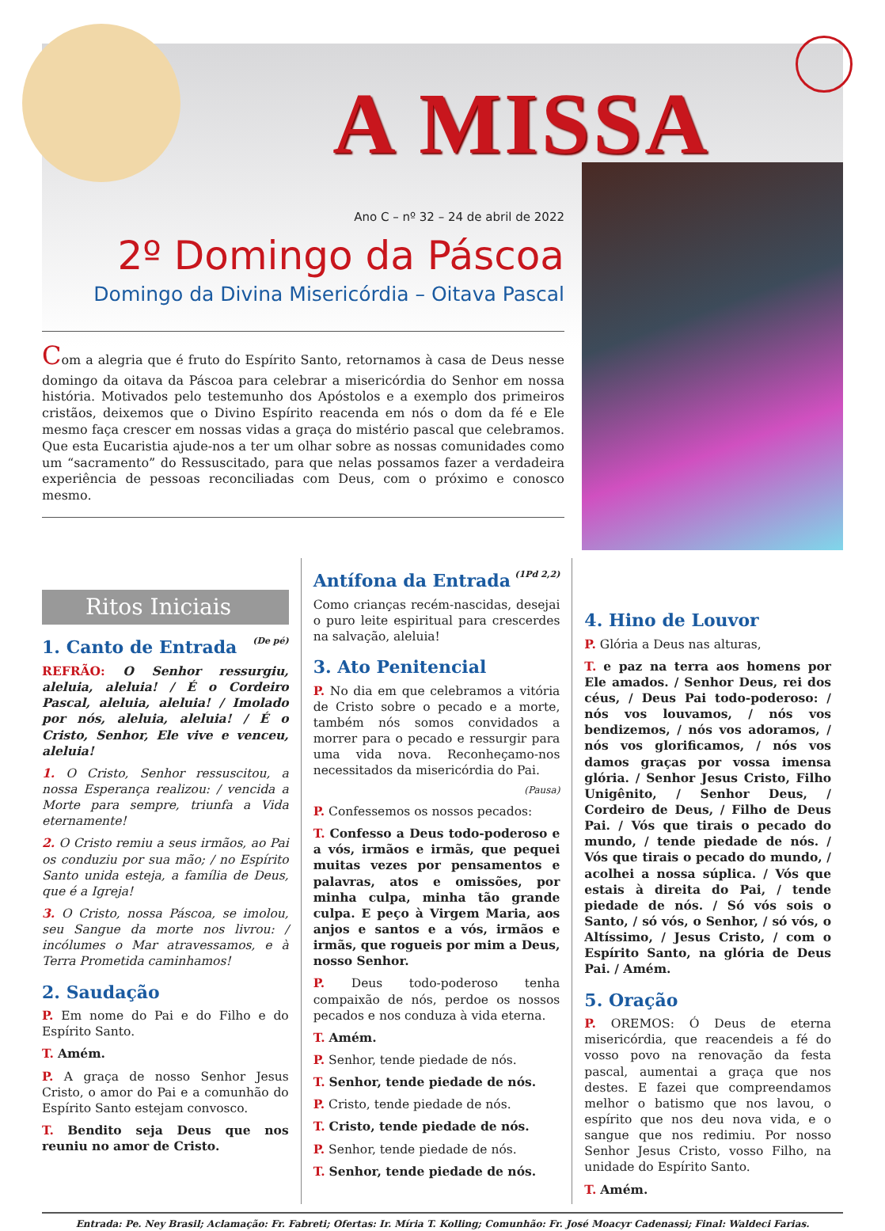A MISSA
Ano C – nº 32 – 24 de abril de 2022
2º Domingo da Páscoa
Domingo da Divina Misericórdia – Oitava Pascal
Com a alegria que é fruto do Espírito Santo, retornamos à casa de Deus nesse domingo da oitava da Páscoa para celebrar a misericórdia do Senhor em nossa história. Motivados pelo testemunho dos Apóstolos e a exemplo dos primeiros cristãos, deixemos que o Divino Espírito reacenda em nós o dom da fé e Ele mesmo faça crescer em nossas vidas a graça do mistério pascal que celebramos. Que esta Eucaristia ajude-nos a ter um olhar sobre as nossas comunidades como um “sacramento” do Ressuscitado, para que nelas possamos fazer a verdadeira experiência de pessoas reconciliadas com Deus, com o próximo e conosco mesmo.
Ritos Iniciais
1. Canto de Entrada (De pé)
REFRÃO: O Senhor ressurgiu, aleluia, aleluia! / É o Cordeiro Pascal, aleluia, aleluia! / Imolado por nós, aleluia, aleluia! / É o Cristo, Senhor, Ele vive e venceu, aleluia!
1. O Cristo, Senhor ressuscitou, a nossa Esperança realizou: / vencida a Morte para sempre, triunfa a Vida eternamente!
2. O Cristo remiu a seus irmãos, ao Pai os conduziu por sua mão; / no Espírito Santo unida esteja, a família de Deus, que é a Igreja!
3. O Cristo, nossa Páscoa, se imolou, seu Sangue da morte nos livrou: / incólumes o Mar atravessamos, e à Terra Prometida caminhamos!
2. Saudação
P. Em nome do Pai e do Filho e do Espírito Santo.
T. Amém.
P. A graça de nosso Senhor Jesus Cristo, o amor do Pai e a comunhão do Espírito Santo estejam convosco.
T. Bendito seja Deus que nos reuniu no amor de Cristo.
Antífona da Entrada (1Pd 2,2)
Como crianças recém-nascidas, desejai o puro leite espiritual para crescerdes na salvação, aleluia!
3. Ato Penitencial
P. No dia em que celebramos a vitória de Cristo sobre o pecado e a morte, também nós somos convidados a morrer para o pecado e ressurgir para uma vida nova. Reconheçamo-nos necessitados da misericórdia do Pai.
(Pausa)
P. Confessemos os nossos pecados:
T. Confesso a Deus todo-poderoso e a vós, irmãos e irmãs, que pequei muitas vezes por pensamentos e palavras, atos e omissões, por minha culpa, minha tão grande culpa. E peço à Virgem Maria, aos anjos e santos e a vós, irmãos e irmãs, que rogueis por mim a Deus, nosso Senhor.
P. Deus todo-poderoso tenha compaixão de nós, perdoe os nossos pecados e nos conduza à vida eterna.
T. Amém.
P. Senhor, tende piedade de nós.
T. Senhor, tende piedade de nós.
P. Cristo, tende piedade de nós.
T. Cristo, tende piedade de nós.
P. Senhor, tende piedade de nós.
T. Senhor, tende piedade de nós.
4. Hino de Louvor
P. Glória a Deus nas alturas,
T. e paz na terra aos homens por Ele amados. / Senhor Deus, rei dos céus, / Deus Pai todo-poderoso: / nós vos louvamos, / nós vos bendizemos, / nós vos adoramos, / nós vos glorificamos, / nós vos damos graças por vossa imensa glória. / Senhor Jesus Cristo, Filho Unigênito, / Senhor Deus, / Cordeiro de Deus, / Filho de Deus Pai. / Vós que tirais o pecado do mundo, / tende piedade de nós. / Vós que tirais o pecado do mundo, / acolhei a nossa súplica. / Vós que estais à direita do Pai, / tende piedade de nós. / Só vós sois o Santo, / só vós, o Senhor, / só vós, o Altíssimo, / Jesus Cristo, / com o Espírito Santo, na glória de Deus Pai. / Amém.
5. Oração
P. OREMOS: Ó Deus de eterna misericórdia, que reacendeis a fé do vosso povo na renovação da festa pascal, aumentai a graça que nos destes. E fazei que compreendamos melhor o batismo que nos lavou, o espírito que nos deu nova vida, e o sangue que nos redimiu. Por nosso Senhor Jesus Cristo, vosso Filho, na unidade do Espírito Santo.
T. Amém.
Entrada: Pe. Ney Brasil; Aclamação: Fr. Fabreti; Ofertas: Ir. Míria T. Kolling; Comunhão: Fr. José Moacyr Cadenassi; Final: Waldeci Farias.